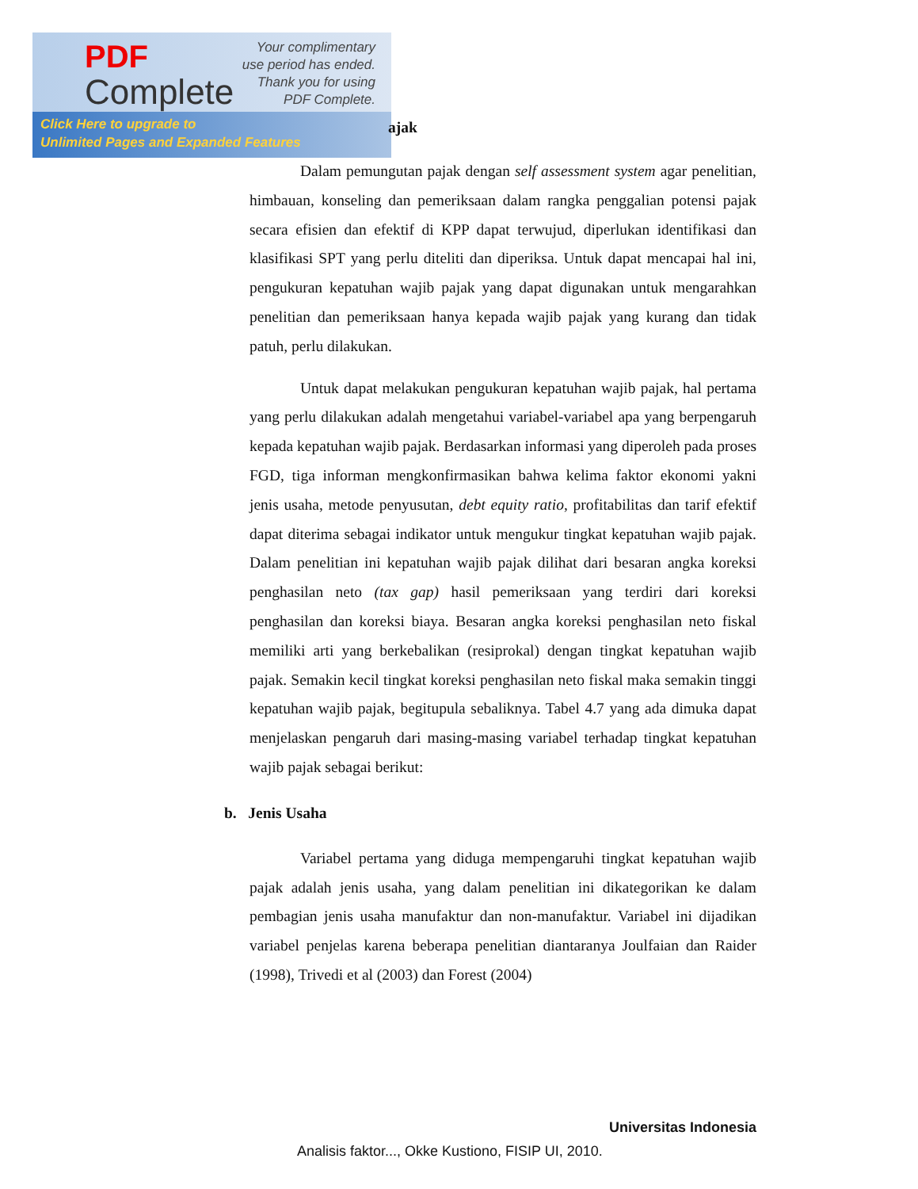PDF
Complete
Your complimentary
use period has ended.
Thank you for using
PDF Complete.
Click Here to upgrade to
Unlimited Pages and Expanded Features
ajak
Dalam pemungutan pajak dengan self assessment system agar penelitian, himbauan, konseling dan pemeriksaan dalam rangka penggalian potensi pajak secara efisien dan efektif di KPP dapat terwujud, diperlukan identifikasi dan klasifikasi SPT yang perlu diteliti dan diperiksa. Untuk dapat mencapai hal ini, pengukuran kepatuhan wajib pajak yang dapat digunakan untuk mengarahkan penelitian dan pemeriksaan hanya kepada wajib pajak yang kurang dan tidak patuh, perlu dilakukan.
Untuk dapat melakukan pengukuran kepatuhan wajib pajak, hal pertama yang perlu dilakukan adalah mengetahui variabel-variabel apa yang berpengaruh kepada kepatuhan wajib pajak. Berdasarkan informasi yang diperoleh pada proses FGD, tiga informan mengkonfirmasikan bahwa kelima faktor ekonomi yakni jenis usaha, metode penyusutan, debt equity ratio, profitabilitas dan tarif efektif dapat diterima sebagai indikator untuk mengukur tingkat kepatuhan wajib pajak. Dalam penelitian ini kepatuhan wajib pajak dilihat dari besaran angka koreksi penghasilan neto (tax gap) hasil pemeriksaan yang terdiri dari koreksi penghasilan dan koreksi biaya. Besaran angka koreksi penghasilan neto fiskal memiliki arti yang berkebalikan (resiprokal) dengan tingkat kepatuhan wajib pajak. Semakin kecil tingkat koreksi penghasilan neto fiskal maka semakin tinggi kepatuhan wajib pajak, begitupula sebaliknya. Tabel 4.7 yang ada dimuka dapat menjelaskan pengaruh dari masing-masing variabel terhadap tingkat kepatuhan wajib pajak sebagai berikut:
b. Jenis Usaha
Variabel pertama yang diduga mempengaruhi tingkat kepatuhan wajib pajak adalah jenis usaha, yang dalam penelitian ini dikategorikan ke dalam pembagian jenis usaha manufaktur dan non-manufaktur. Variabel ini dijadikan variabel penjelas karena beberapa penelitian diantaranya Joulfaian dan Raider (1998), Trivedi et al (2003) dan Forest (2004)
Universitas Indonesia
Analisis faktor..., Okke Kustiono, FISIP UI, 2010.